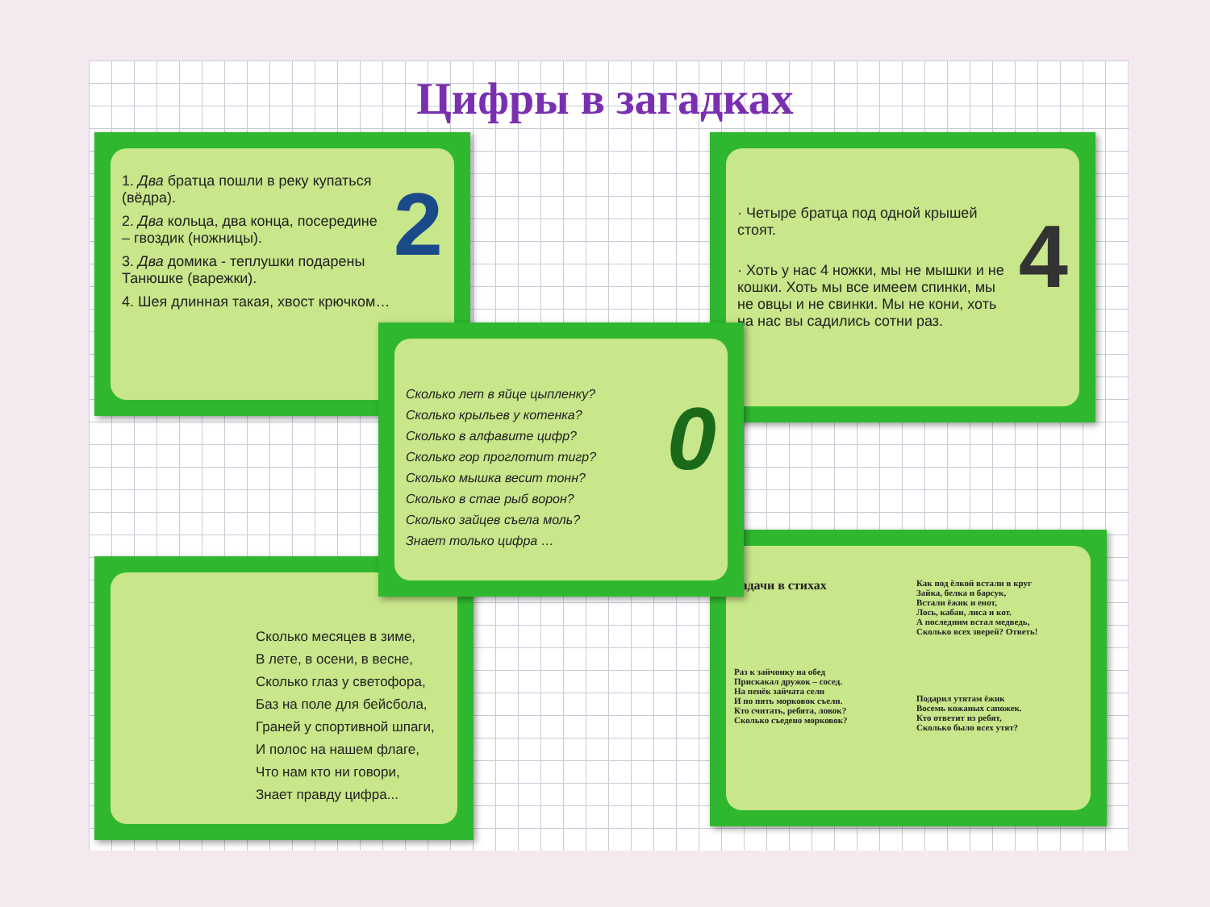Цифры в загадках
2
1. Два братца пошли в реку купаться (вёдра).
2. Два кольца, два конца, посередине – гвоздик (ножницы).
3. Два домика - теплушки подарены Танюшке (варежки).
4. Шея длинная такая, хвост крючком…
4
· Четыре братца под одной крышей стоят.
· Хоть у нас 4 ножки, мы не мышки и не кошки. Хоть мы все имеем спинки, мы не овцы и не свинки. Мы не кони, хоть на нас вы садились сотни раз.
Сколько месяцев в зиме,
В лете, в осени, в весне,
Сколько глаз у светофора,
Баз на поле для бейсбола,
Граней у спортивной шпаги,
И полос на нашем флаге,
Что нам кто ни говори,
Знает правду цифра...
Задачи в стихах
Раз к зайчонку на обед
Прискакал дружок – сосед.
На пенёк зайчата сели
И по пять морковок съели.
Кто считать, ребята, ловок?
Сколько съедено морковок?
Как под ёлкой встали в круг
Зайка, белка и барсук,
Встали ёжик и енот,
Лось, кабан, лиса и кот.
А последним встал медведь,
Сколько всех зверей? Ответь!
Подарил утятам ёжик
Восемь кожаных сапожек.
Кто ответит из ребят,
Сколько было всех утят?
0
Сколько лет в яйце цыпленку?
Сколько крыльев у котенка?
Сколько в алфавите цифр?
Сколько гор проглотит тигр?
Сколько мышка весит тонн?
Сколько в стае рыб ворон?
Сколько зайцев съела моль?
Знает только цифра …